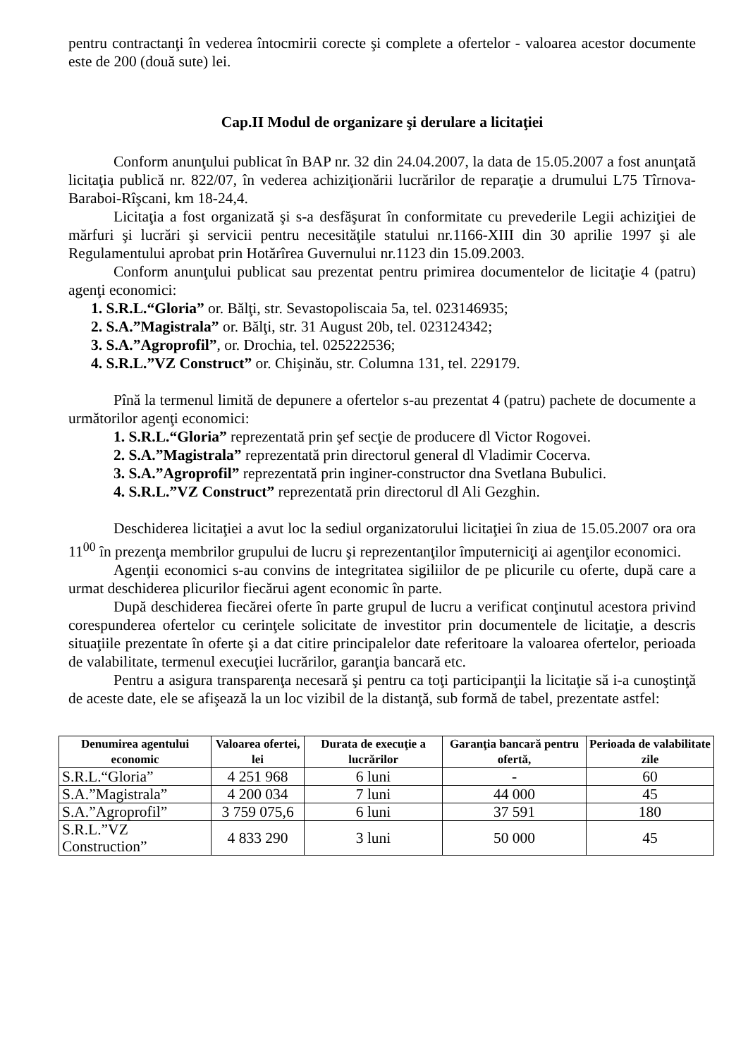pentru contractanţi în vederea întocmirii corecte şi complete a ofertelor - valoarea acestor documente este de 200 (două sute) lei.
Cap.II Modul de organizare şi derulare a licitaţiei
Conform anunţului publicat în BAP nr. 32 din 24.04.2007, la data de 15.05.2007 a fost anunţată licitaţia publică nr. 822/07, în vederea achiziţionării lucrărilor de reparaţie a drumului L75 Tîrnova-Baraboi-Rîşcani, km 18-24,4.
Licitaţia a fost organizată şi s-a desfăşurat în conformitate cu prevederile Legii achiziţiei de mărfuri şi lucrări şi servicii pentru necesităţile statului nr.1166-XIII din 30 aprilie 1997 şi ale Regulamentului aprobat prin Hotărîrea Guvernului nr.1123 din 15.09.2003.
Conform anunţului publicat sau prezentat pentru primirea documentelor de licitaţie 4 (patru) agenţi economici:
1. S.R.L.“Gloria” or. Bălţi, str. Sevastopoliscaia 5a, tel. 023146935;
2. S.A.”Magistrala” or. Bălţi, str. 31 August 20b, tel. 023124342;
3. S.A.”Agroprofil”, or. Drochia, tel. 025222536;
4. S.R.L.”VZ Construct” or. Chişinău, str. Columna 131, tel. 229179.
Pînă la termenul limită de depunere a ofertelor s-au prezentat 4 (patru) pachete de documente a următorilor agenţi economici:
1. S.R.L.“Gloria” reprezentată prin şef secţie de producere dl Victor Rogovei.
2. S.A.”Magistrala” reprezentată prin directorul general dl Vladimir Cocerva.
3. S.A.”Agroprofil” reprezentată prin inginer-constructor dna Svetlana Bubulici.
4. S.R.L.”VZ Construct” reprezentată prin directorul dl Ali Gezghin.
Deschiderea licitaţiei a avut loc la sediul organizatorului licitaţiei în ziua de 15.05.2007 ora ora 11<sup>00</sup> în prezenţa membrilor grupului de lucru şi reprezentanţilor împuterniciţi ai agenţilor economici.
Agenţii economici s-au convins de integritatea sigiliilor de pe plicurile cu oferte, după care a urmat deschiderea plicurilor fiecărui agent economic în parte.
După deschiderea fiecărei oferte în parte grupul de lucru a verificat conţinutul acestora privind corespunderea ofertelor cu cerinţele solicitate de investitor prin documentele de licitaţie, a descris situaţiile prezentate în oferte şi a dat citire principalelor date referitoare la valoarea ofertelor, perioada de valabilitate, termenul execuţiei lucrărilor, garanţia bancară etc.
Pentru a asigura transparenţa necesară şi pentru ca toţi participanţii la licitaţie să i-a cunoştinţă de aceste date, ele se afişează la un loc vizibil de la distanţă, sub formă de tabel, prezentate astfel:
| Denumirea agentului economic | Valoarea ofertei, lei | Durata de execuţie a lucrărilor | Garanţia bancară pentru ofertă, | Perioada de valabilitate zile |
| --- | --- | --- | --- | --- |
| S.R.L.“Gloria” | 4 251 968 | 6 luni | - | 60 |
| S.A.”Magistrala” | 4 200 034 | 7 luni | 44 000 | 45 |
| S.A.”Agroprofil” | 3 759 075,6 | 6 luni | 37 591 | 180 |
| S.R.L.”VZ Construction” | 4 833 290 | 3 luni | 50 000 | 45 |